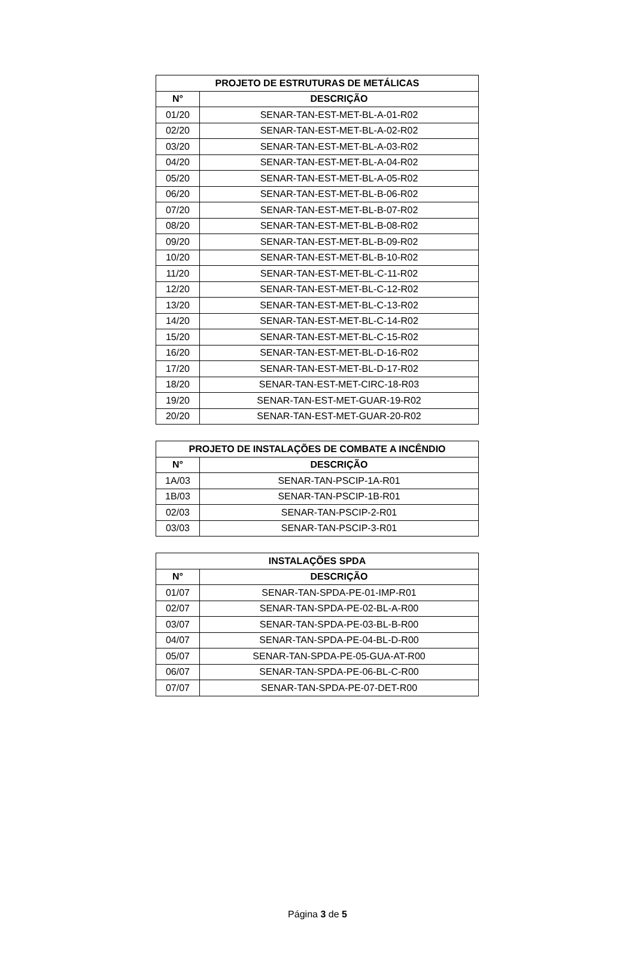| PROJETO DE ESTRUTURAS DE METÁLICAS | |
| --- | --- |
| N° | DESCRIÇÃO |
| 01/20 | SENAR-TAN-EST-MET-BL-A-01-R02 |
| 02/20 | SENAR-TAN-EST-MET-BL-A-02-R02 |
| 03/20 | SENAR-TAN-EST-MET-BL-A-03-R02 |
| 04/20 | SENAR-TAN-EST-MET-BL-A-04-R02 |
| 05/20 | SENAR-TAN-EST-MET-BL-A-05-R02 |
| 06/20 | SENAR-TAN-EST-MET-BL-B-06-R02 |
| 07/20 | SENAR-TAN-EST-MET-BL-B-07-R02 |
| 08/20 | SENAR-TAN-EST-MET-BL-B-08-R02 |
| 09/20 | SENAR-TAN-EST-MET-BL-B-09-R02 |
| 10/20 | SENAR-TAN-EST-MET-BL-B-10-R02 |
| 11/20 | SENAR-TAN-EST-MET-BL-C-11-R02 |
| 12/20 | SENAR-TAN-EST-MET-BL-C-12-R02 |
| 13/20 | SENAR-TAN-EST-MET-BL-C-13-R02 |
| 14/20 | SENAR-TAN-EST-MET-BL-C-14-R02 |
| 15/20 | SENAR-TAN-EST-MET-BL-C-15-R02 |
| 16/20 | SENAR-TAN-EST-MET-BL-D-16-R02 |
| 17/20 | SENAR-TAN-EST-MET-BL-D-17-R02 |
| 18/20 | SENAR-TAN-EST-MET-CIRC-18-R03 |
| 19/20 | SENAR-TAN-EST-MET-GUAR-19-R02 |
| 20/20 | SENAR-TAN-EST-MET-GUAR-20-R02 |
| PROJETO DE INSTALAÇÕES DE COMBATE A INCÊNDIO | |
| --- | --- |
| N° | DESCRIÇÃO |
| 1A/03 | SENAR-TAN-PSCIP-1A-R01 |
| 1B/03 | SENAR-TAN-PSCIP-1B-R01 |
| 02/03 | SENAR-TAN-PSCIP-2-R01 |
| 03/03 | SENAR-TAN-PSCIP-3-R01 |
| INSTALAÇÕES SPDA | |
| --- | --- |
| N° | DESCRIÇÃO |
| 01/07 | SENAR-TAN-SPDA-PE-01-IMP-R01 |
| 02/07 | SENAR-TAN-SPDA-PE-02-BL-A-R00 |
| 03/07 | SENAR-TAN-SPDA-PE-03-BL-B-R00 |
| 04/07 | SENAR-TAN-SPDA-PE-04-BL-D-R00 |
| 05/07 | SENAR-TAN-SPDA-PE-05-GUA-AT-R00 |
| 06/07 | SENAR-TAN-SPDA-PE-06-BL-C-R00 |
| 07/07 | SENAR-TAN-SPDA-PE-07-DET-R00 |
Página 3 de 5